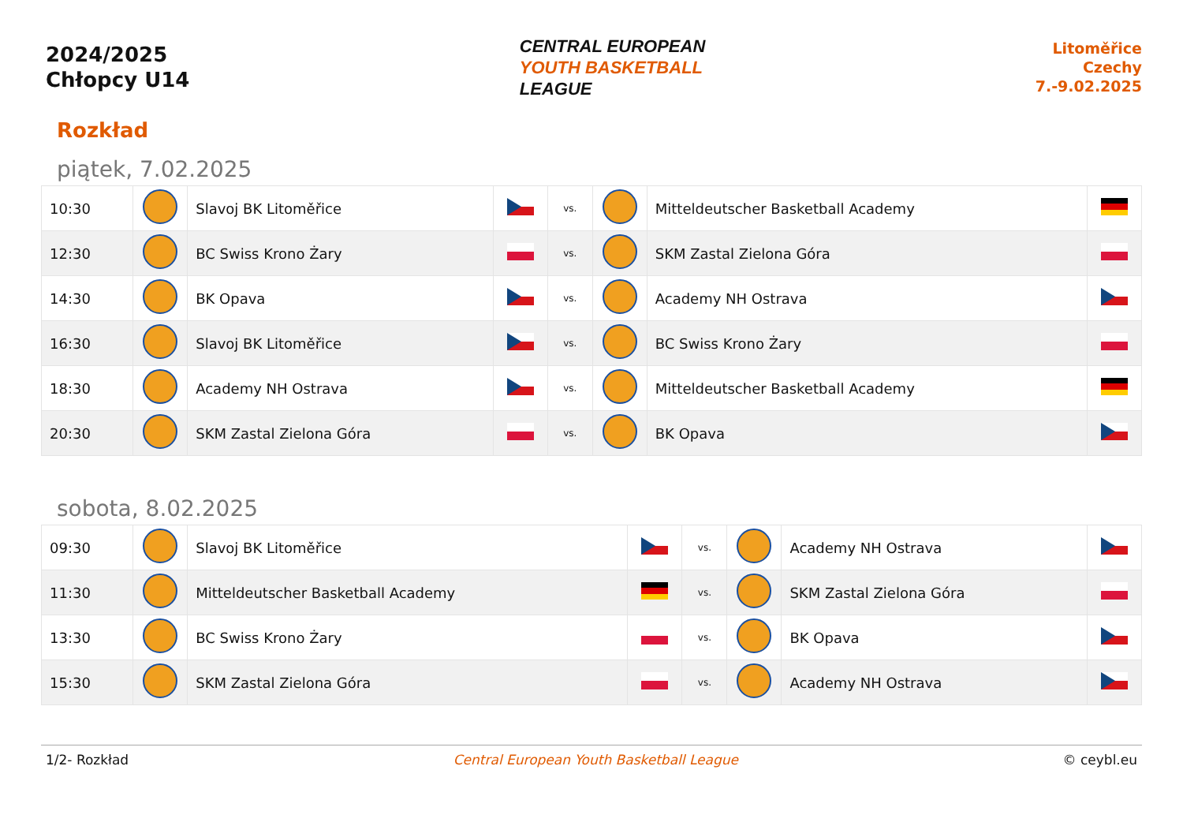2024/2025
Chłopcy U14
CENTRAL EUROPEAN
YOUTH BASKETBALL
LEAGUE
Litoměřice
Czechy
7.-9.02.2025
Rozkład
piątek, 7.02.2025
| 10:30 | | Slavoj BK Litoměřice | | vs. | | Mitteldeutscher Basketball Academy | |
| 12:30 | | BC Swiss Krono Żary | | vs. | | SKM Zastal Zielona Góra | |
| 14:30 | | BK Opava | | vs. | | Academy NH Ostrava | |
| 16:30 | | Slavoj BK Litoměřice | | vs. | | BC Swiss Krono Żary | |
| 18:30 | | Academy NH Ostrava | | vs. | | Mitteldeutscher Basketball Academy | |
| 20:30 | | SKM Zastal Zielona Góra | | vs. | | BK Opava | |
sobota, 8.02.2025
| 09:30 | | Slavoj BK Litoměřice | | vs. | | Academy NH Ostrava | |
| 11:30 | | Mitteldeutscher Basketball Academy | | vs. | | SKM Zastal Zielona Góra | |
| 13:30 | | BC Swiss Krono Żary | | vs. | | BK Opava | |
| 15:30 | | SKM Zastal Zielona Góra | | vs. | | Academy NH Ostrava | |
1/2- Rozkład Central European Youth Basketball League © ceybl.eu